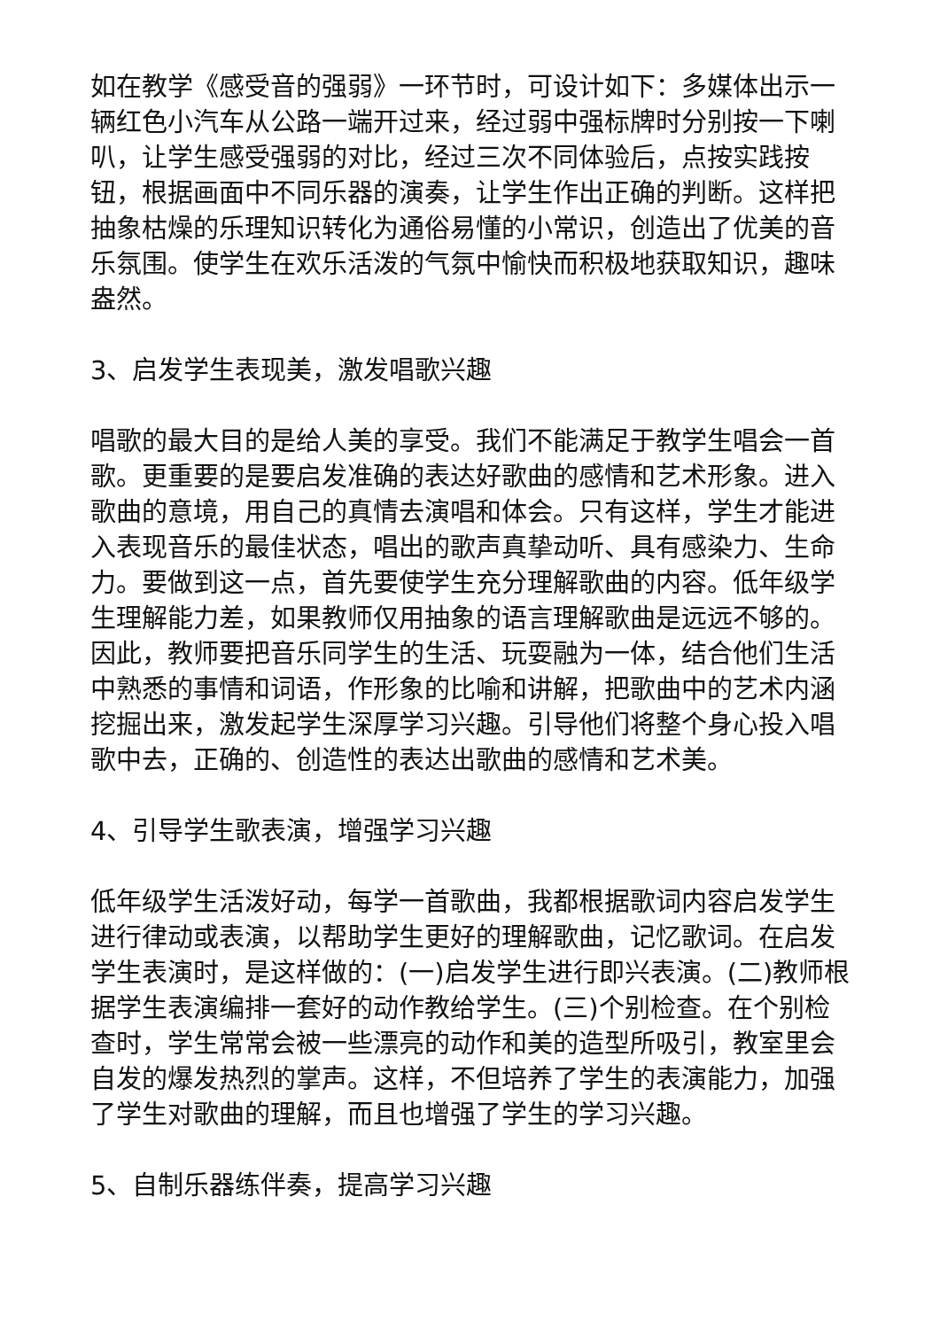如在教学《感受音的强弱》一环节时，可设计如下：多媒体出示一辆红色小汽车从公路一端开过来，经过弱中强标牌时分别按一下喇叭，让学生感受强弱的对比，经过三次不同体验后，点按实践按钮，根据画面中不同乐器的演奏，让学生作出正确的判断。这样把抽象枯燥的乐理知识转化为通俗易懂的小常识，创造出了优美的音乐氛围。使学生在欢乐活泼的气氛中愉快而积极地获取知识，趣味盎然。
3、启发学生表现美，激发唱歌兴趣
唱歌的最大目的是给人美的享受。我们不能满足于教学生唱会一首歌。更重要的是要启发准确的表达好歌曲的感情和艺术形象。进入歌曲的意境，用自己的真情去演唱和体会。只有这样，学生才能进入表现音乐的最佳状态，唱出的歌声真挚动听、具有感染力、生命力。要做到这一点，首先要使学生充分理解歌曲的内容。低年级学生理解能力差，如果教师仅用抽象的语言理解歌曲是远远不够的。因此，教师要把音乐同学生的生活、玩耍融为一体，结合他们生活中熟悉的事情和词语，作形象的比喻和讲解，把歌曲中的艺术内涵挖掘出来，激发起学生深厚学习兴趣。引导他们将整个身心投入唱歌中去，正确的、创造性的表达出歌曲的感情和艺术美。
4、引导学生歌表演，增强学习兴趣
低年级学生活泼好动，每学一首歌曲，我都根据歌词内容启发学生进行律动或表演，以帮助学生更好的理解歌曲，记忆歌词。在启发学生表演时，是这样做的：(一)启发学生进行即兴表演。(二)教师根据学生表演编排一套好的动作教给学生。(三)个别检查。在个别检查时，学生常常会被一些漂亮的动作和美的造型所吸引，教室里会自发的爆发热烈的掌声。这样，不但培养了学生的表演能力，加强了学生对歌曲的理解，而且也增强了学生的学习兴趣。
5、自制乐器练伴奏，提高学习兴趣